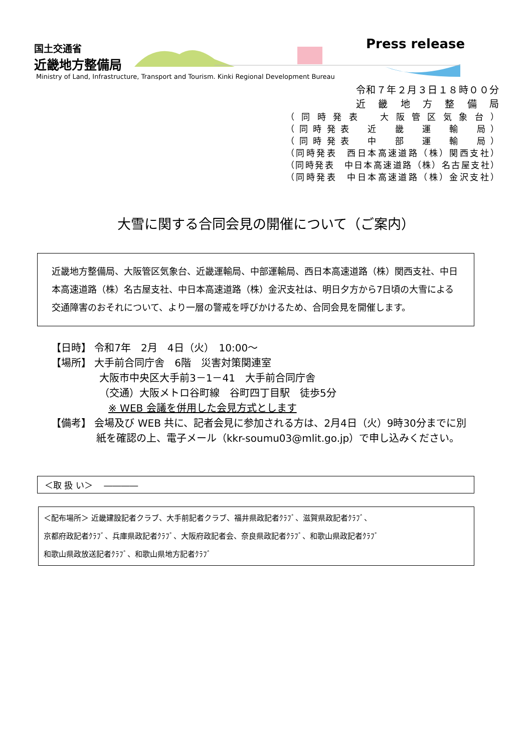国土交通省
近畿地方整備局
Press release
Ministry of Land, Infrastructure, Transport and Tourism. Kinki Regional Development Bureau
令和７年２月３日１８時００分
近 畿 地 方 整 備 局
（同時発表　大阪管区気象台）
（同時発表　近　畿　運　輸　局）
（同時発表　中　部　運　輸　局）
（同時発表　西日本高速道路（株）関西支社）
（同時発表　中日本高速道路（株）名古屋支社）
（同時発表　中日本高速道路（株）金沢支社）
大雪に関する合同会見の開催について（ご案内）
近畿地方整備局、大阪管区気象台、近畿運輸局、中部運輸局、西日本高速道路（株）関西支社、中日本高速道路（株）名古屋支社、中日本高速道路（株）金沢支社は、明日夕方から7日頃の大雪による交通障害のおそれについて、より一層の警戒を呼びかけるため、合同会見を開催します。
【日時】 令和7年　2月　4日（火）　10:00～
【場所】 大手前合同庁舎　6階　災害対策関連室
大阪市中央区大手前3－1－41　大手前合同庁舎
（交通）大阪メトロ谷町線　谷町四丁目駅　徒歩5分
※ WEB 会議を併用した会見方式とします
【備考】 会場及び WEB 共に、記者会見に参加される方は、2月4日（火）9時30分までに別
紙を確認の上、電子メール（kkr-soumu03@mlit.go.jp）で申し込みください。
＜取 扱 い＞　 ――――
＜配布場所＞ 近畿建設記者クラブ、大手前記者クラブ、福井県政記者ｸﾗﾌﾞ、滋賀県政記者ｸﾗﾌﾞ、
京都府政記者ｸﾗﾌﾞ、兵庫県政記者ｸﾗﾌﾞ、大阪府政記者会、奈良県政記者ｸﾗﾌﾞ、和歌山県政記者ｸﾗﾌﾞ
和歌山県政放送記者ｸﾗﾌﾞ、和歌山県地方記者ｸﾗﾌﾞ